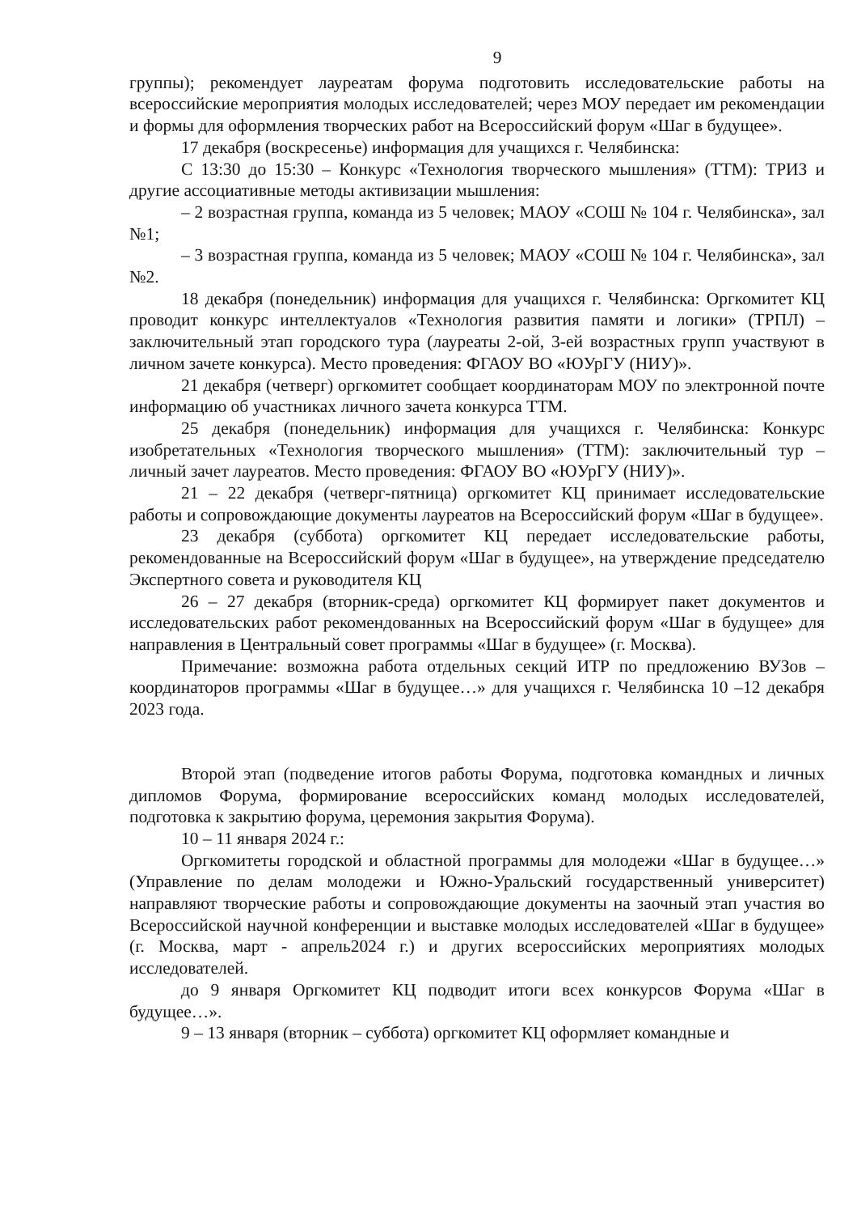9
группы); рекомендует лауреатам форума подготовить исследовательские работы на всероссийские мероприятия молодых исследователей; через МОУ передает им рекомендации и формы для оформления творческих работ на Всероссийский форум «Шаг в будущее».
17 декабря (воскресенье) информация для учащихся г. Челябинска:
С 13:30 до 15:30 – Конкурс «Технология творческого мышления» (ТТМ): ТРИЗ и другие ассоциативные методы активизации мышления:
– 2 возрастная группа, команда из 5 человек; МАОУ «СОШ № 104 г. Челябинска», зал №1;
– 3 возрастная группа, команда из 5 человек; МАОУ «СОШ № 104 г. Челябинска», зал №2.
18 декабря (понедельник) информация для учащихся г. Челябинска: Оргкомитет КЦ проводит конкурс интеллектуалов «Технология развития памяти и логики» (ТРПЛ) – заключительный этап городского тура (лауреаты 2-ой, 3-ей возрастных групп участвуют в личном зачете конкурса). Место проведения: ФГАОУ ВО «ЮУрГУ (НИУ)».
21 декабря (четверг) оргкомитет сообщает координаторам МОУ по электронной почте информацию об участниках личного зачета конкурса ТТМ.
25 декабря (понедельник) информация для учащихся г. Челябинска: Конкурс изобретательных «Технология творческого мышления» (ТТМ): заключительный тур – личный зачет лауреатов. Место проведения: ФГАОУ ВО «ЮУрГУ (НИУ)».
21 – 22 декабря (четверг-пятница) оргкомитет КЦ принимает исследовательские работы и сопровождающие документы лауреатов на Всероссийский форум «Шаг в будущее».
23 декабря (суббота) оргкомитет КЦ передает исследовательские работы, рекомендованные на Всероссийский форум «Шаг в будущее», на утверждение председателю Экспертного совета и руководителя КЦ
26 – 27 декабря (вторник-среда) оргкомитет КЦ формирует пакет документов и исследовательских работ рекомендованных на Всероссийский форум «Шаг в будущее» для направления в Центральный совет программы «Шаг в будущее» (г. Москва).
Примечание: возможна работа отдельных секций ИТР по предложению ВУЗов – координаторов программы «Шаг в будущее…» для учащихся г. Челябинска 10 –12 декабря 2023 года.
Второй этап (подведение итогов работы Форума, подготовка командных и личных дипломов Форума, формирование всероссийских команд молодых исследователей, подготовка к закрытию форума, церемония закрытия Форума).
10 – 11 января 2024 г.:
Оргкомитеты городской и областной программы для молодежи «Шаг в будущее…» (Управление по делам молодежи и Южно-Уральский государственный университет) направляют творческие работы и сопровождающие документы на заочный этап участия во Всероссийской научной конференции и выставке молодых исследователей «Шаг в будущее» (г. Москва, март - апрель2024 г.) и других всероссийских мероприятиях молодых исследователей.
до 9 января Оргкомитет КЦ подводит итоги всех конкурсов Форума «Шаг в будущее…».
9 – 13 января (вторник – суббота) оргкомитет КЦ оформляет командные и